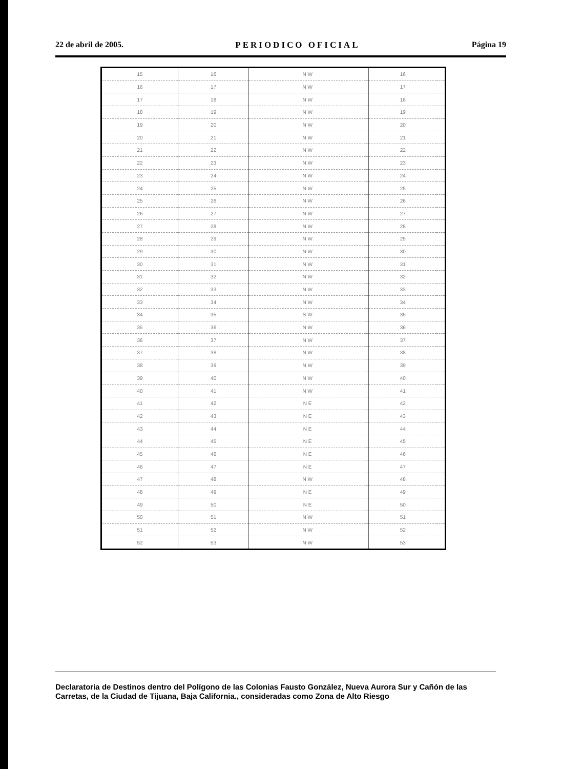22 de abril de 2005. PERIODICO OFICIAL Página 19
| 15 | 16 | N W | | 16 | | |
| 16 | 17 | N W | | 17 | | |
| 17 | 18 | N W | | 18 | | |
| 18 | 19 | N W | | 19 | | |
| 19 | 20 | N W | | 20 | | |
| 20 | 21 | N W | | 21 | | |
| 21 | 22 | N W | | 22 | | |
| 22 | 23 | N W | | 23 | | |
| 23 | 24 | N W | | 24 | | |
| 24 | 25 | N W | | 25 | | |
| 25 | 26 | N W | | 26 | | |
| 26 | 27 | N W | | 27 | | |
| 27 | 28 | N W | | 28 | | |
| 28 | 29 | N W | | 29 | | |
| 29 | 30 | N W | | 30 | | |
| 30 | 31 | N W | | 31 | | |
| 31 | 32 | N W | | 32 | | |
| 32 | 33 | N W | | 33 | | |
| 33 | 34 | N W | | 34 | | |
| 34 | 35 | S W | | 35 | | |
| 35 | 36 | N W | | 36 | | |
| 36 | 37 | N W | | 37 | | |
| 37 | 38 | N W | | 38 | | |
| 38 | 39 | N W | | 39 | | |
| 39 | 40 | N W | | 40 | | |
| 40 | 41 | N W | | 41 | | |
| 41 | 42 | N E | | 42 | | |
| 42 | 43 | N E | | 43 | | |
| 43 | 44 | N E | | 44 | | |
| 44 | 45 | N E | | 45 | | |
| 45 | 46 | N E | | 46 | | |
| 46 | 47 | N E | | 47 | | |
| 47 | 48 | N W | | 48 | | |
| 48 | 49 | N E | | 49 | | |
| 49 | 50 | N E | | 50 | | |
| 50 | 51 | N W | | 51 | | |
| 51 | 52 | N W | | 52 | | |
| 52 | 53 | N W | | 53 | | |
Declaratoria de Destinos dentro del Polígono de las Colonias Fausto González, Nueva Aurora Sur y Cañón de las Carretas, de la Ciudad de Tijuana, Baja California., consideradas como Zona de Alto Riesgo